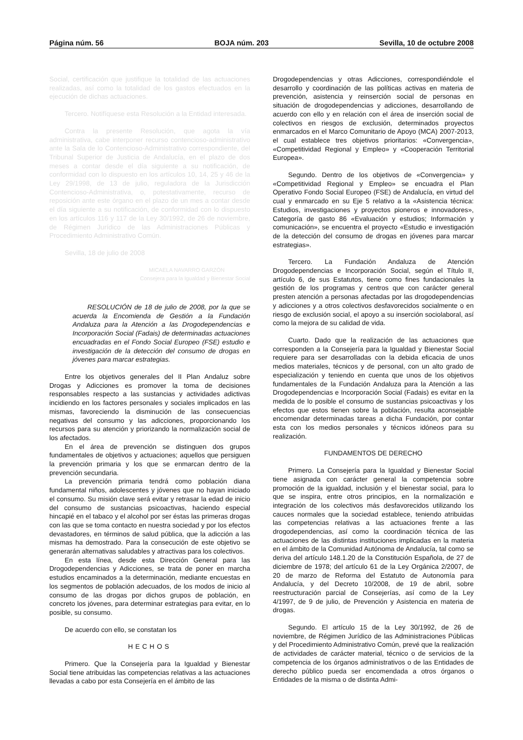Página núm. 56 BOJA núm. 203 Sevilla, 10 de octubre 2008
Social, certificación que justifique la totalidad de las actuaciones realizadas, así como la totalidad de los gastos efectuados en la ejecución de dichas actuaciones.
Tercero. Notifíquese esta Resolución a la Entidad interesada.
Contra la presente Resolución, que agota la vía administrativa, cabe interponer recurso contencioso-administrativo ante la Sala de lo Contencioso-Administrativo correspondiente, del Tribunal Superior de Justicia de Andalucía, en el plazo de dos meses a contar desde el día siguiente a su notificación, de conformidad con lo dispuesto en los artículos 10, 14, 25 y 46 de la Ley 29/1998, de 13 de julio, reguladora de la Jurisdicción Contencioso-Administrativa, o, potestativamente, recurso de reposición ante este órgano en el plazo de un mes a contar desde el día siguiente a su notificación, de conformidad con lo dispuesto en los artículos 116 y 117 de la Ley 30/1992, de 26 de noviembre, de Régimen Jurídico de las Administraciones Públicas y Procedimiento Administrativo Común.
Sevilla, 18 de julio de 2008
MICAELA NAVARRO GARZÓN
Consejera para la Igualdad y Bienestar Social
RESOLUCIÓN de 18 de julio de 2008, por la que se acuerda la Encomienda de Gestión a la Fundación Andaluza para la Atención a las Drogodependencias e Incorporación Social (Fadais) de determinadas actuaciones encuadradas en el Fondo Social Europeo (FSE) estudio e investigación de la detección del consumo de drogas en jóvenes para marcar estrategias.
Entre los objetivos generales del II Plan Andaluz sobre Drogas y Adicciones es promover la toma de decisiones responsables respecto a las sustancias y actividades adictivas incidiendo en los factores personales y sociales implicados en las mismas, favoreciendo la disminución de las consecuencias negativas del consumo y las adicciones, proporcionando los recursos para su atención y priorizando la normalización social de los afectados.
En el área de prevención se distinguen dos grupos fundamentales de objetivos y actuaciones; aquellos que persiguen la prevención primaria y los que se enmarcan dentro de la prevención secundaria.
La prevención primaria tendrá como población diana fundamental niños, adolescentes y jóvenes que no hayan iniciado el consumo. Su misión clave será evitar y retrasar la edad de inicio del consumo de sustancias psicoactivas, haciendo especial hincapié en el tabaco y el alcohol por ser éstas las primeras drogas con las que se toma contacto en nuestra sociedad y por los efectos devastadores, en términos de salud pública, que la adicción a las mismas ha demostrado. Para la consecución de este objetivo se generarán alternativas saludables y atractivas para los colectivos.
En esta línea, desde esta Dirección General para las Drogodependencias y Adicciones, se trata de poner en marcha estudios encaminados a la determinación, mediante encuestas en los segmentos de población adecuados, de los modos de inicio al consumo de las drogas por dichos grupos de población, en concreto los jóvenes, para determinar estrategias para evitar, en lo posible, su consumo.
De acuerdo con ello, se constatan los
HECHOS
Primero. Que la Consejería para la Igualdad y Bienestar Social tiene atribuidas las competencias relativas a las actuaciones llevadas a cabo por esta Consejería en el ámbito de las
Drogodependencias y otras Adicciones, correspondiéndole el desarrollo y coordinación de las políticas activas en materia de prevención, asistencia y reinserción social de personas en situación de drogodependencias y adicciones, desarrollando de acuerdo con ello y en relación con el área de inserción social de colectivos en riesgos de exclusión, determinados proyectos enmarcados en el Marco Comunitario de Apoyo (MCA) 2007-2013, el cual establece tres objetivos prioritarios: «Convergencia», «Competitividad Regional y Empleo» y «Cooperación Territorial Europea».
Segundo. Dentro de los objetivos de «Convergencia» y «Competitividad Regional y Empleo» se encuadra el Plan Operativo Fondo Social Europeo (FSE) de Andalucía, en virtud del cual y enmarcado en su Eje 5 relativo a la «Asistencia técnica: Estudios, investigaciones y proyectos pioneros e innovadores», Categoría de gasto 86 «Evaluación y estudios; Información y comunicación», se encuentra el proyecto «Estudio e investigación de la detección del consumo de drogas en jóvenes para marcar estrategias».
Tercero. La Fundación Andaluza de Atención Drogodependencias e Incorporación Social, según el Título II, artículo 6, de sus Estatutos, tiene como fines fundacionales la gestión de los programas y centros que con carácter general presten atención a personas afectadas por las drogodependencias y adicciones y a otros colectivos desfavorecidos socialmente o en riesgo de exclusión social, el apoyo a su inserción sociolaboral, así como la mejora de su calidad de vida.
Cuarto. Dado que la realización de las actuaciones que corresponden a la Consejería para la Igualdad y Bienestar Social requiere para ser desarrolladas con la debida eficacia de unos medios materiales, técnicos y de personal, con un alto grado de especialización y teniendo en cuenta que unos de los objetivos fundamentales de la Fundación Andaluza para la Atención a las Drogodependencias e Incorporación Social (Fadais) es evitar en la medida de lo posible el consumo de sustancias psicoactivas y los efectos que estos tienen sobre la población, resulta aconsejable encomendar determinadas tareas a dicha Fundación, por contar esta con los medios personales y técnicos idóneos para su realización.
FUNDAMENTOS DE DERECHO
Primero. La Consejería para la Igualdad y Bienestar Social tiene asignada con carácter general la competencia sobre promoción de la igualdad, inclusión y el bienestar social, para lo que se inspira, entre otros principios, en la normalización e integración de los colectivos más desfavorecidos utilizando los cauces normales que la sociedad establece, teniendo atribuidas las competencias relativas a las actuaciones frente a las drogodependencias, así como la coordinación técnica de las actuaciones de las distintas instituciones implicadas en la materia en el ámbito de la Comunidad Autónoma de Andalucía, tal como se deriva del artículo 148.1.20 de la Constitución Española, de 27 de diciembre de 1978; del artículo 61 de la Ley Orgánica 2/2007, de 20 de marzo de Reforma del Estatuto de Autonomía para Andalucía, y del Decreto 10/2008, de 19 de abril, sobre reestructuración parcial de Consejerías, así como de la Ley 4/1997, de 9 de julio, de Prevención y Asistencia en materia de drogas.
Segundo. El artículo 15 de la Ley 30/1992, de 26 de noviembre, de Régimen Jurídico de las Administraciones Públicas y del Procedimiento Administrativo Común, prevé que la realización de actividades de carácter material, técnico o de servicios de la competencia de los órganos administrativos o de las Entidades de derecho público pueda ser encomendada a otros órganos o Entidades de la misma o de distinta Admi-